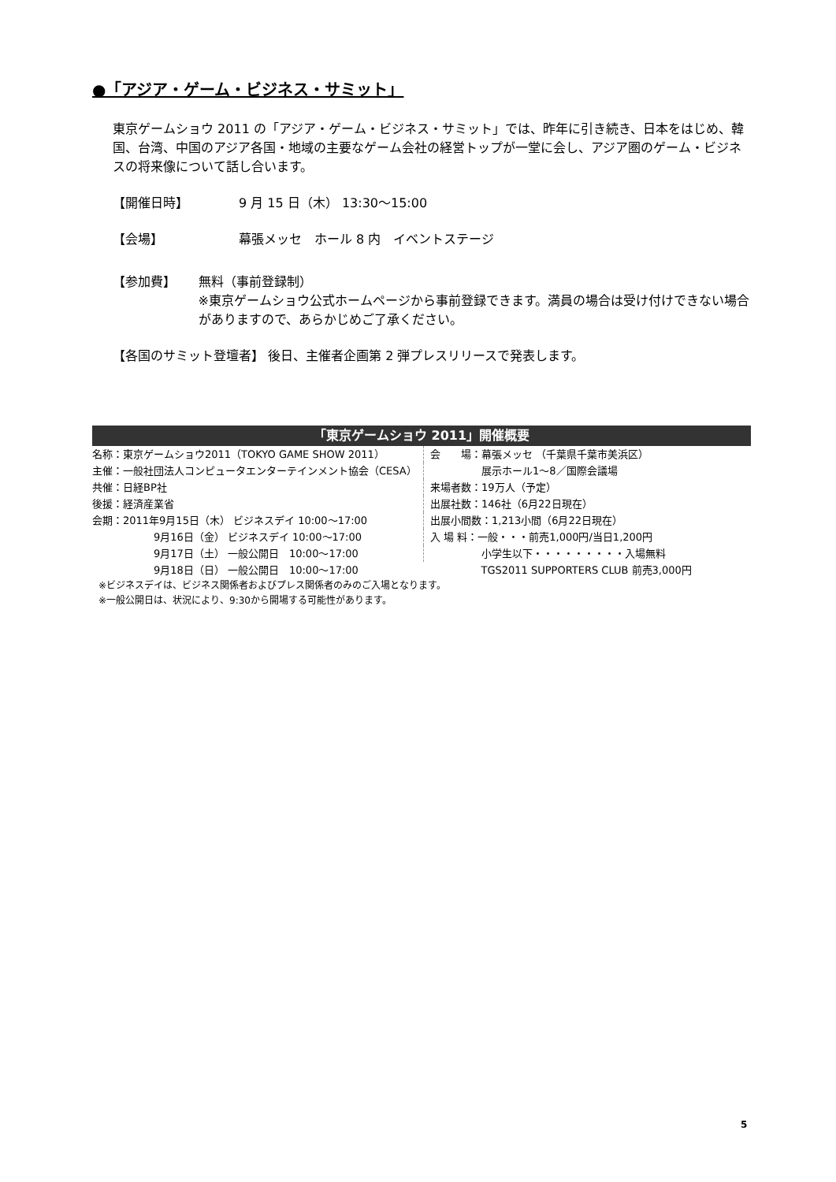●「アジア・ゲーム・ビジネス・サミット」
東京ゲームショウ 2011 の「アジア・ゲーム・ビジネス・サミット」では、昨年に引き続き、日本をはじめ、韓国、台湾、中国のアジア各国・地域の主要なゲーム会社の経営トップが一堂に会し、アジア圏のゲーム・ビジネスの将来像について話し合います。
【開催日時】 9 月 15 日（木） 13:30～15:00
【会場】 幕張メッセ　ホール 8 内　イベントステージ
【参加費】 無料（事前登録制）
※東京ゲームショウ公式ホームページから事前登録できます。満員の場合は受け付けできない場合がありますので、あらかじめご了承ください。
【各国のサミット登壇者】 後日、主催者企画第 2 弾プレスリリースで発表します。
「東京ゲームショウ 2011」開催概要
| 名称：東京ゲームショウ2011（TOKYO GAME SHOW 2011） | 会 場：幕張メッセ （千葉県千葉市美浜区） |
| 主催：一般社団法人コンピュータエンターテインメント協会（CESA） | 展示ホール1～8／国際会議場 |
| 共催：日経BP社 | 来場者数：19万人（予定） |
| 後援：経済産業省 | 出展社数：146社（6月22日現在） |
| 会期：2011年9月15日（木） ビジネスデイ 10:00～17:00 | 出展小間数：1,213小間（6月22日現在） |
| 9月16日（金） ビジネスデイ 10:00～17:00 | 入 場 料：一般・・・前売1,000円/当日1,200円 |
| 9月17日（土） 一般公開日 10:00～17:00 | 小学生以下・・・・・・・・・入場無料 |
| 9月18日（日） 一般公開日 10:00～17:00 | TGS2011 SUPPORTERS CLUB 前売3,000円 |
※ビジネスデイは、ビジネス関係者およびプレス関係者のみのご入場となります。
※一般公開日は、状況により、9:30から開場する可能性があります。
5